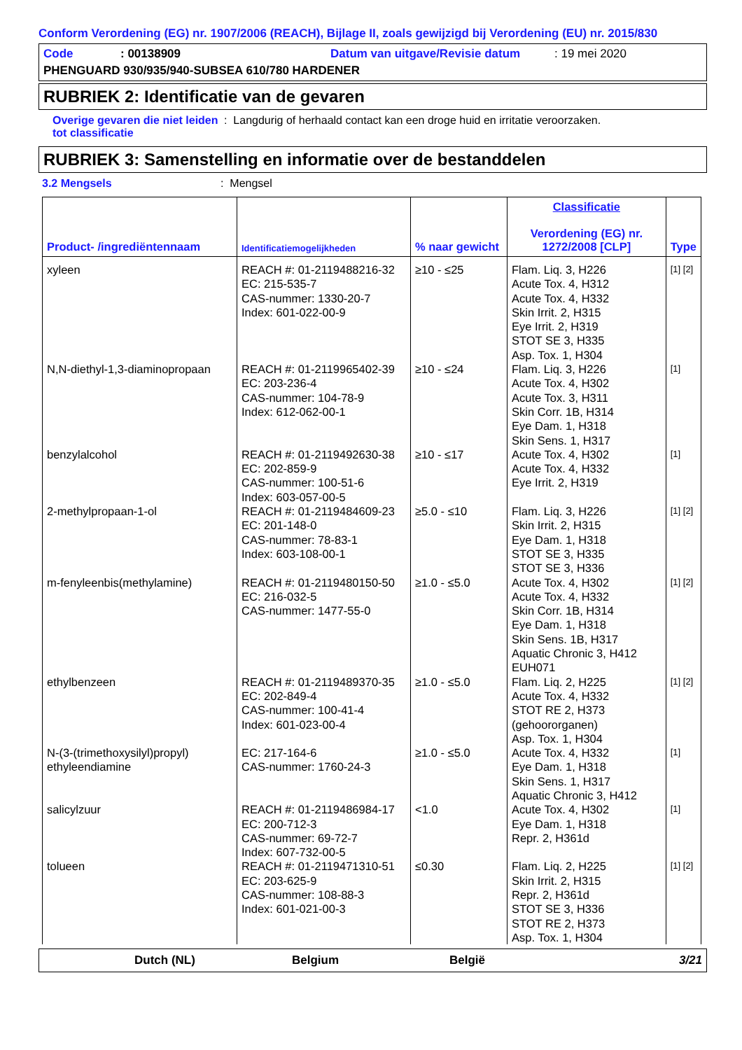Conform Verordening (EG) nr. 1907/2006 (REACH), Bijlage II, zoals gewijzigd bij Verordening (EU) nr. 2015/830
Code: 00138909 Datum van uitgave/Revisie datum: 19 mei 2020
PHENGUARD 930/935/940-SUBSEA 610/780 HARDENER
RUBRIEK 2: Identificatie van de gevaren
Overige gevaren die niet leiden tot classificatie: Langdurig of herhaald contact kan een droge huid en irritatie veroorzaken.
RUBRIEK 3: Samenstelling en informatie over de bestanddelen
3.2 Mengsels: Mengsel
| Product- /ingrediëntennaam | Identificatiemogelijkheden | % naar gewicht | Classificatie Verordening (EG) nr. 1272/2008 [CLP] | Type |
| --- | --- | --- | --- | --- |
| xyleen | REACH #: 01-2119488216-32 EC: 215-535-7 CAS-nummer: 1330-20-7 Index: 601-022-00-9 | ≥10 - ≤25 | Flam. Liq. 3, H226 Acute Tox. 4, H312 Acute Tox. 4, H332 Skin Irrit. 2, H315 Eye Irrit. 2, H319 STOT SE 3, H335 Asp. Tox. 1, H304 | [1] [2] |
| N,N-diethyl-1,3-diaminopropaan | REACH #: 01-2119965402-39 EC: 203-236-4 CAS-nummer: 104-78-9 Index: 612-062-00-1 | ≥10 - ≤24 | Flam. Liq. 3, H226 Acute Tox. 4, H302 Acute Tox. 3, H311 Skin Corr. 1B, H314 Eye Dam. 1, H318 Skin Sens. 1, H317 | [1] |
| benzylalcohol | REACH #: 01-2119492630-38 EC: 202-859-9 CAS-nummer: 100-51-6 Index: 603-057-00-5 | ≥10 - ≤17 | Acute Tox. 4, H302 Acute Tox. 4, H332 Eye Irrit. 2, H319 | [1] |
| 2-methylpropaan-1-ol | REACH #: 01-2119484609-23 EC: 201-148-0 CAS-nummer: 78-83-1 Index: 603-108-00-1 | ≥5.0 - ≤10 | Flam. Liq. 3, H226 Skin Irrit. 2, H315 Eye Dam. 1, H318 STOT SE 3, H335 STOT SE 3, H336 | [1] [2] |
| m-fenyleenbis(methylamine) | REACH #: 01-2119480150-50 EC: 216-032-5 CAS-nummer: 1477-55-0 | ≥1.0 - ≤5.0 | Acute Tox. 4, H302 Acute Tox. 4, H332 Skin Corr. 1B, H314 Eye Dam. 1, H318 Skin Sens. 1B, H317 Aquatic Chronic 3, H412 EUH071 | [1] [2] |
| ethylbenzeen | REACH #: 01-2119489370-35 EC: 202-849-4 CAS-nummer: 100-41-4 Index: 601-023-00-4 | ≥1.0 - ≤5.0 | Flam. Liq. 2, H225 Acute Tox. 4, H332 STOT RE 2, H373 (gehoororganen) Asp. Tox. 1, H304 | [1] [2] |
| N-(3-(trimethoxysilyl)propyl) ethyleendiamine | EC: 217-164-6 CAS-nummer: 1760-24-3 | ≥1.0 - ≤5.0 | Acute Tox. 4, H332 Eye Dam. 1, H318 Skin Sens. 1, H317 Aquatic Chronic 3, H412 | [1] |
| salicylzuur | REACH #: 01-2119486984-17 EC: 200-712-3 CAS-nummer: 69-72-7 Index: 607-732-00-5 | <1.0 | Acute Tox. 4, H302 Eye Dam. 1, H318 Repr. 2, H361d | [1] |
| tolueen | REACH #: 01-2119471310-51 EC: 203-625-9 CAS-nummer: 108-88-3 Index: 601-021-00-3 | ≤0.30 | Flam. Liq. 2, H225 Skin Irrit. 2, H315 Repr. 2, H361d STOT SE 3, H336 STOT RE 2, H373 Asp. Tox. 1, H304 | [1] [2] |
Dutch (NL) Belgium België 3/21